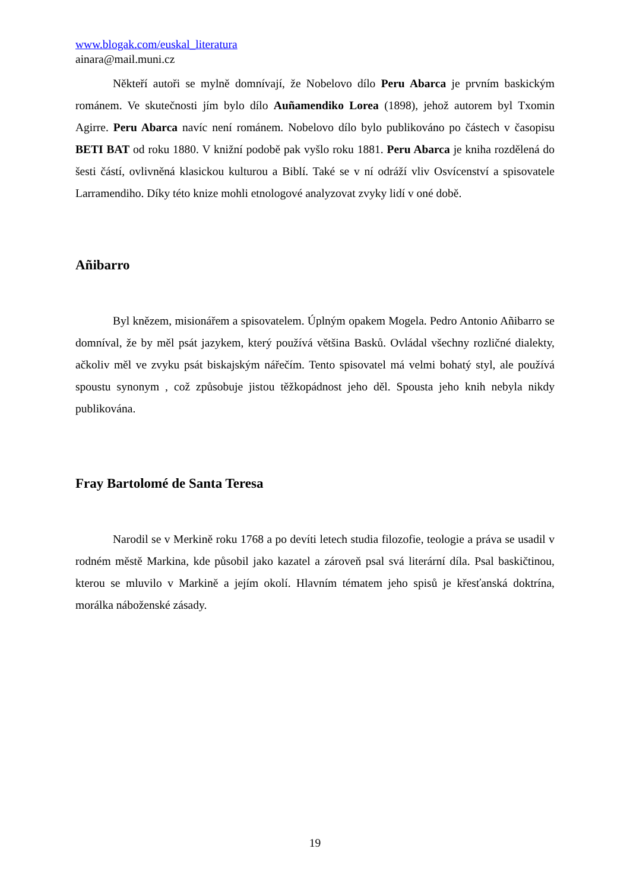www.blogak.com/euskal_literatura
ainara@mail.muni.cz
Někteří autoři se mylně domnívají, že Nobelovo dílo Peru Abarca je prvním baskickým románem. Ve skutečnosti jím bylo dílo Auñamendiko Lorea (1898), jehož autorem byl Txomin Agirre. Peru Abarca navíc není románem. Nobelovo dílo bylo publikováno po částech v časopisu BETI BAT od roku 1880. V knižní podobě pak vyšlo roku 1881. Peru Abarca je kniha rozdělená do šesti částí, ovlivněná klasickou kulturou a Biblí. Také se v ní odráží vliv Osvícenství a spisovatele Larramendiho. Díky této knize mohli etnologové analyzovat zvyky lidí v oné době.
Añibarro
Byl knězem, misionářem a spisovatelem. Úplným opakem Mogela. Pedro Antonio Añibarro se domníval, že by měl psát jazykem, který používá většina Basků. Ovládal všechny rozličné dialekty, ačkoliv měl ve zvyku psát biskajským nářečím. Tento spisovatel má velmi bohatý styl, ale používá spoustu synonym , což způsobuje jistou těžkopádnost jeho děl. Spousta jeho knih nebyla nikdy publikována.
Fray Bartolomé de Santa Teresa
Narodil se v Merkině roku 1768 a po devíti letech studia filozofie, teologie a práva se usadil v rodném městě Markina, kde působil jako kazatel a zároveň psal svá literární díla. Psal baskičtinou, kterou se mluvilo v Markině a jejím okolí. Hlavním tématem jeho spisů je křesťanská doktrína, morálka náboženské zásady.
19